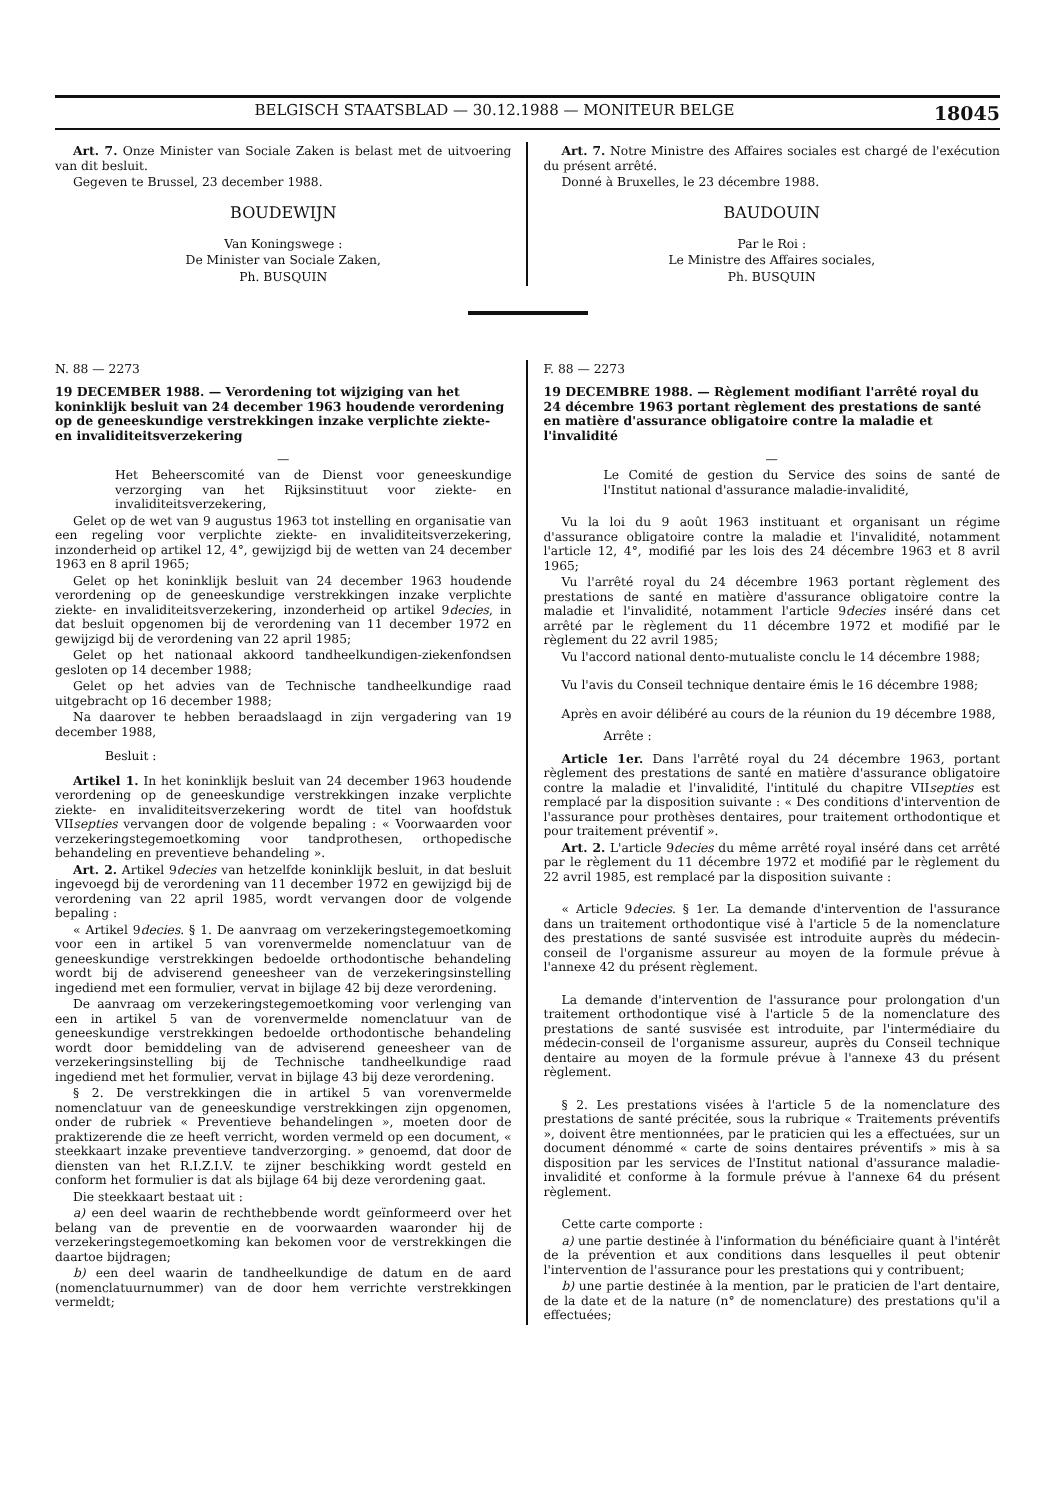BELGISCH STAATSBLAD — 30.12.1988 — MONITEUR BELGE 18045
Art. 7. Onze Minister van Sociale Zaken is belast met de uitvoering van dit besluit.
Gegeven te Brussel, 23 december 1988.
BOUDEWIJN
Van Koningswege :
De Minister van Sociale Zaken,
Ph. BUSQUIN
Art. 7. Notre Ministre des Affaires sociales est chargé de l'exécution du présent arrêté.
Donné à Bruxelles, le 23 décembre 1988.
BAUDOUIN
Par le Roi :
Le Ministre des Affaires sociales,
Ph. BUSQUIN
N. 88 — 2273
19 DECEMBER 1988. — Verordening tot wijziging van het koninklijk besluit van 24 december 1963 houdende verordening op de geneeskundige verstrekkingen inzake verplichte ziekte- en invaliditeitsverzekering
—
Het Beheerscomité van de Dienst voor geneeskundige verzorging van het Rijksinstituut voor ziekte- en invaliditeitsverzekering,
Gelet op de wet van 9 augustus 1963 tot instelling en organisatie van een regeling voor verplichte ziekte- en invaliditeitsverzekering, inzonderheid op artikel 12, 4°, gewijzigd bij de wetten van 24 december 1963 en 8 april 1965;
Gelet op het koninklijk besluit van 24 december 1963 houdende verordening op de geneeskundige verstrekkingen inzake verplichte ziekte- en invaliditeitsverzekering, inzonderheid op artikel 9decies, in dat besluit opgenomen bij de verordening van 11 december 1972 en gewijzigd bij de verordening van 22 april 1985;
Gelet op het nationaal akkoord tandheelkundigen-ziekenfondsen gesloten op 14 december 1988;
Gelet op het advies van de Technische tandheelkundige raad uitgebracht op 16 december 1988;
Na daarover te hebben beraadslaagd in zijn vergadering van 19 december 1988,
Besluit :
Artikel 1. In het koninklijk besluit van 24 december 1963 houdende verordening op de geneeskundige verstrekkingen inzake verplichte ziekte- en invaliditeitsverzekering wordt de titel van hoofdstuk VIIsepties vervangen door de volgende bepaling : « Voorwaarden voor verzekeringstegemoetkoming voor tandprothesen, orthopedische behandeling en preventieve behandeling ».
Art. 2. Artikel 9decies van hetzelfde koninklijk besluit, in dat besluit ingevoegd bij de verordening van 11 december 1972 en gewijzigd bij de verordening van 22 april 1985, wordt vervangen door de volgende bepaling :
« Artikel 9decies. § 1. De aanvraag om verzekeringstegemoetkoming voor een in artikel 5 van vorenvermelde nomenclatuur van de geneeskundige verstrekkingen bedoelde orthodontische behandeling wordt bij de adviserend geneesheer van de verzekeringsinstelling ingediend met een formulier, vervat in bijlage 42 bij deze verordening.
De aanvraag om verzekeringstegemoetkoming voor verlenging van een in artikel 5 van de vorenvermelde nomenclatuur van de geneeskundige verstrekkingen bedoelde orthodontische behandeling wordt door bemiddeling van de adviserend geneesheer van de verzekeringsinstelling bij de Technische tandheelkundige raad ingediend met het formulier, vervat in bijlage 43 bij deze verordening.
§ 2. De verstrekkingen die in artikel 5 van vorenvermelde nomenclatuur van de geneeskundige verstrekkingen zijn opgenomen, onder de rubriek « Preventieve behandelingen », moeten door de praktizerende die ze heeft verricht, worden vermeld op een document, « steekkaart inzake preventieve tandverzorging. » genoemd, dat door de diensten van het R.I.Z.I.V. te zijner beschikking wordt gesteld en conform het formulier is dat als bijlage 64 bij deze verordening gaat.
Die steekkaart bestaat uit :
a) een deel waarin de rechthebbende wordt geïnformeerd over het belang van de preventie en de voorwaarden waaronder hij de verzekeringstegemoetkoming kan bekomen voor de verstrekkingen die daartoe bijdragen;
b) een deel waarin de tandheelkundige de datum en de aard (nomenclatuurnummer) van de door hem verrichte verstrekkingen vermeldt;
F. 88 — 2273
19 DECEMBRE 1988. — Règlement modifiant l'arrêté royal du 24 décembre 1963 portant règlement des prestations de santé en matière d'assurance obligatoire contre la maladie et l'invalidité
—
Le Comité de gestion du Service des soins de santé de l'Institut national d'assurance maladie-invalidité,
Vu la loi du 9 août 1963 instituant et organisant un régime d'assurance obligatoire contre la maladie et l'invalidité, notamment l'article 12, 4°, modifié par les lois des 24 décembre 1963 et 8 avril 1965;
Vu l'arrêté royal du 24 décembre 1963 portant règlement des prestations de santé en matière d'assurance obligatoire contre la maladie et l'invalidité, notamment l'article 9decies inséré dans cet arrêté par le règlement du 11 décembre 1972 et modifié par le règlement du 22 avril 1985;
Vu l'accord national dento-mutualiste conclu le 14 décembre 1988;
Vu l'avis du Conseil technique dentaire émis le 16 décembre 1988;
Après en avoir délibéré au cours de la réunion du 19 décembre 1988,
Arrête :
Article 1er. Dans l'arrêté royal du 24 décembre 1963, portant règlement des prestations de santé en matière d'assurance obligatoire contre la maladie et l'invalidité, l'intitulé du chapitre VIIsepties est remplacé par la disposition suivante : « Des conditions d'intervention de l'assurance pour prothèses dentaires, pour traitement orthodontique et pour traitement préventif ».
Art. 2. L'article 9decies du même arrêté royal inséré dans cet arrêté par le règlement du 11 décembre 1972 et modifié par le règlement du 22 avril 1985, est remplacé par la disposition suivante :
« Article 9decies. § 1er. La demande d'intervention de l'assurance dans un traitement orthodontique visé à l'article 5 de la nomenclature des prestations de santé susvisée est introduite auprès du médecin-conseil de l'organisme assureur au moyen de la formule prévue à l'annexe 42 du présent règlement.
La demande d'intervention de l'assurance pour prolongation d'un traitement orthodontique visé à l'article 5 de la nomenclature des prestations de santé susvisée est introduite, par l'intermédiaire du médecin-conseil de l'organisme assureur, auprès du Conseil technique dentaire au moyen de la formule prévue à l'annexe 43 du présent règlement.
§ 2. Les prestations visées à l'article 5 de la nomenclature des prestations de santé précitée, sous la rubrique « Traitements préventifs », doivent être mentionnées, par le praticien qui les a effectuées, sur un document dénommé « carte de soins dentaires préventifs » mis à sa disposition par les services de l'Institut national d'assurance maladie-invalidité et conforme à la formule prévue à l'annexe 64 du présent règlement.
Cette carte comporte :
a) une partie destinée à l'information du bénéficiaire quant à l'intérêt de la prévention et aux conditions dans lesquelles il peut obtenir l'intervention de l'assurance pour les prestations qui y contribuent;
b) une partie destinée à la mention, par le praticien de l'art dentaire, de la date et de la nature (n° de nomenclature) des prestations qu'il a effectuées;